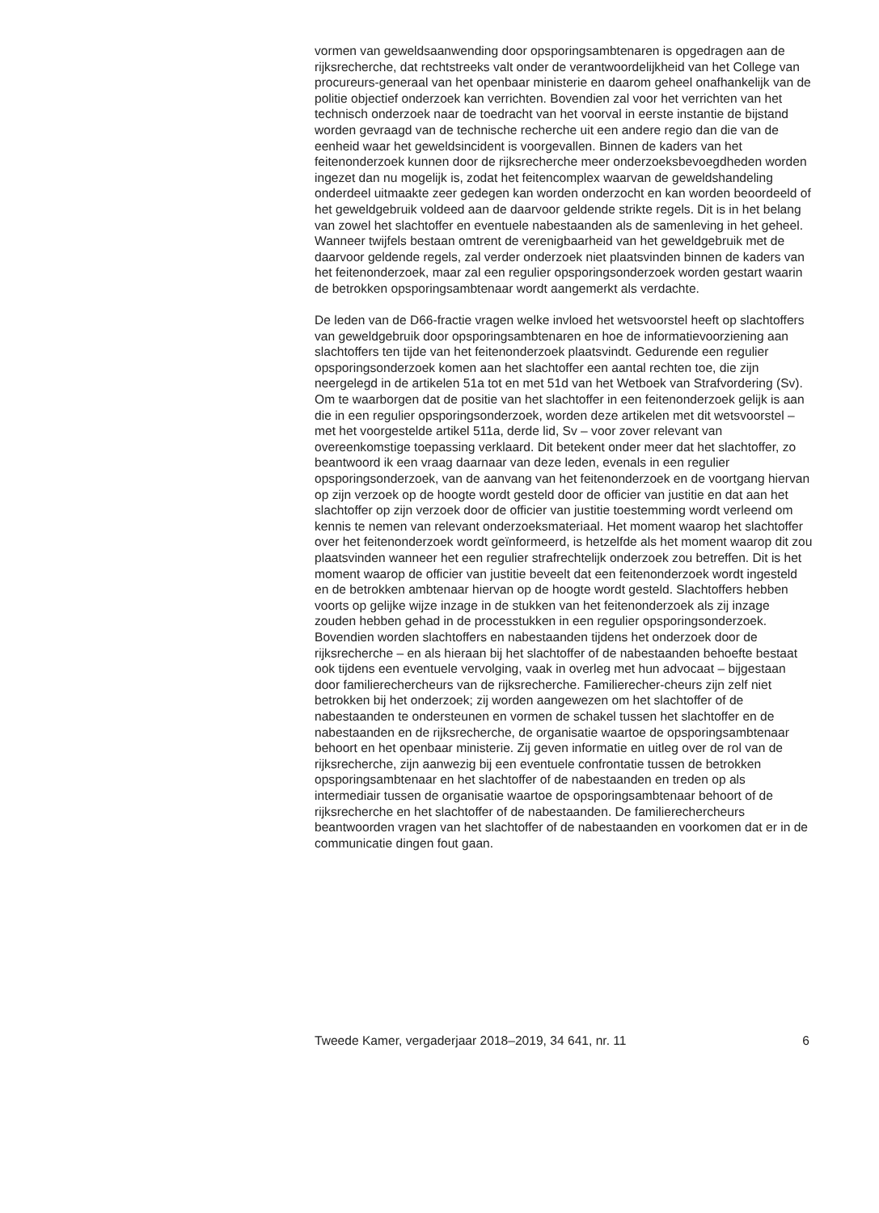vormen van geweldsaanwending door opsporingsambtenaren is opgedragen aan de rijksrecherche, dat rechtstreeks valt onder de verantwoordelijkheid van het College van procureurs-generaal van het openbaar ministerie en daarom geheel onafhankelijk van de politie objectief onderzoek kan verrichten. Bovendien zal voor het verrichten van het technisch onderzoek naar de toedracht van het voorval in eerste instantie de bijstand worden gevraagd van de technische recherche uit een andere regio dan die van de eenheid waar het geweldsincident is voorgevallen. Binnen de kaders van het feitenonderzoek kunnen door de rijksrecherche meer onderzoeksbevoegdheden worden ingezet dan nu mogelijk is, zodat het feitencomplex waarvan de geweldshandeling onderdeel uitmaakte zeer gedegen kan worden onderzocht en kan worden beoordeeld of het geweldgebruik voldeed aan de daarvoor geldende strikte regels. Dit is in het belang van zowel het slachtoffer en eventuele nabestaanden als de samenleving in het geheel. Wanneer twijfels bestaan omtrent de verenigbaarheid van het geweldgebruik met de daarvoor geldende regels, zal verder onderzoek niet plaatsvinden binnen de kaders van het feitenonderzoek, maar zal een regulier opsporingsonderzoek worden gestart waarin de betrokken opsporingsambtenaar wordt aangemerkt als verdachte.
De leden van de D66-fractie vragen welke invloed het wetsvoorstel heeft op slachtoffers van geweldgebruik door opsporingsambtenaren en hoe de informatievoorziening aan slachtoffers ten tijde van het feitenonderzoek plaatsvindt. Gedurende een regulier opsporingsonderzoek komen aan het slachtoffer een aantal rechten toe, die zijn neergelegd in de artikelen 51a tot en met 51d van het Wetboek van Strafvordering (Sv). Om te waarborgen dat de positie van het slachtoffer in een feitenonderzoek gelijk is aan die in een regulier opsporingsonderzoek, worden deze artikelen met dit wetsvoorstel – met het voorgestelde artikel 511a, derde lid, Sv – voor zover relevant van overeenkomstige toepassing verklaard. Dit betekent onder meer dat het slachtoffer, zo beantwoord ik een vraag daarnaar van deze leden, evenals in een regulier opsporingsonderzoek, van de aanvang van het feitenonderzoek en de voortgang hiervan op zijn verzoek op de hoogte wordt gesteld door de officier van justitie en dat aan het slachtoffer op zijn verzoek door de officier van justitie toestemming wordt verleend om kennis te nemen van relevant onderzoeksmateriaal. Het moment waarop het slachtoffer over het feitenonderzoek wordt geïnformeerd, is hetzelfde als het moment waarop dit zou plaatsvinden wanneer het een regulier strafrechtelijk onderzoek zou betreffen. Dit is het moment waarop de officier van justitie beveelt dat een feitenonderzoek wordt ingesteld en de betrokken ambtenaar hiervan op de hoogte wordt gesteld. Slachtoffers hebben voorts op gelijke wijze inzage in de stukken van het feitenonderzoek als zij inzage zouden hebben gehad in de processtukken in een regulier opsporingsonderzoek. Bovendien worden slachtoffers en nabestaanden tijdens het onderzoek door de rijksrecherche – en als hieraan bij het slachtoffer of de nabestaanden behoefte bestaat ook tijdens een eventuele vervolging, vaak in overleg met hun advocaat – bijgestaan door familierechercheurs van de rijksrecherche. Familierecher-cheurs zijn zelf niet betrokken bij het onderzoek; zij worden aangewezen om het slachtoffer of de nabestaanden te ondersteunen en vormen de schakel tussen het slachtoffer en de nabestaanden en de rijksrecherche, de organisatie waartoe de opsporingsambtenaar behoort en het openbaar ministerie. Zij geven informatie en uitleg over de rol van de rijksrecherche, zijn aanwezig bij een eventuele confrontatie tussen de betrokken opsporingsambtenaar en het slachtoffer of de nabestaanden en treden op als intermediair tussen de organisatie waartoe de opsporingsambtenaar behoort of de rijksrecherche en het slachtoffer of de nabestaanden. De familierechercheurs beantwoorden vragen van het slachtoffer of de nabestaanden en voorkomen dat er in de communicatie dingen fout gaan.
Tweede Kamer, vergaderjaar 2018–2019, 34 641, nr. 11 6